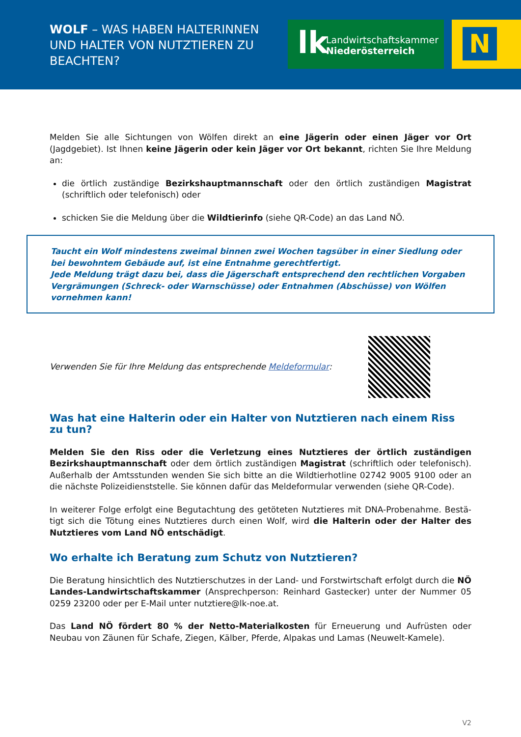WOLF – WAS HABEN HALTERINNEN UND HALTER VON NUTZTIEREN ZU BEACHTEN?
lk Landwirtschaftskammer
Niederösterreich
N
Melden Sie alle Sichtungen von Wölfen direkt an eine Jägerin oder einen Jäger vor Ort (Jagdgebiet). Ist Ihnen keine Jägerin oder kein Jäger vor Ort bekannt, richten Sie Ihre Meldung an:
die örtlich zuständige Bezirkshauptmannschaft oder den örtlich zuständigen Magistrat (schriftlich oder telefonisch) oder
schicken Sie die Meldung über die Wildtierinfo (siehe QR-Code) an das Land NÖ.
Taucht ein Wolf mindestens zweimal binnen zwei Wochen tagsüber in einer Siedlung oder bei bewohn­tem Gebäude auf, ist eine Entnahme gerechtfertigt.
Jede Meldung trägt dazu bei, dass die Jägerschaft entsprechend den rechtlichen Vorgaben Vergrämun­gen (Schreck- oder Warnschüsse) oder Entnahmen (Abschüsse) von Wölfen vornehmen kann!
Verwenden Sie für Ihre Meldung das entsprechende Meldeformular:
Was hat eine Halterin oder ein Halter von Nutztieren nach einem Riss zu tun?
Melden Sie den Riss oder die Verletzung eines Nutztieres der örtlich zuständigen Bezirkshaupt­mannschaft oder dem örtlich zuständigen Magistrat (schriftlich oder telefonisch). Außerhalb der Amtsstunden wenden Sie sich bitte an die Wildtierhotline 02742 9005 9100 oder an die nächste Polizeidienststelle. Sie können dafür das Meldeformular verwenden (siehe QR-Code).
In weiterer Folge erfolgt eine Begutachtung des getöteten Nutztieres mit DNA-Probenahme. Bestä­tigt sich die Tötung eines Nutztieres durch einen Wolf, wird die Halterin oder der Halter des Nutz­tieres vom Land NÖ entschädigt.
Wo erhalte ich Beratung zum Schutz von Nutztieren?
Die Beratung hinsichtlich des Nutztierschutzes in der Land- und Forstwirtschaft erfolgt durch die NÖ Landes-Landwirtschaftskammer (Ansprechperson: Reinhard Gastecker) unter der Nummer 05 0259 23200 oder per E-Mail unter nutztiere@lk-noe.at.
Das Land NÖ fördert 80 % der Netto-Materialkosten für Erneuerung und Aufrüsten oder Neubau von Zäunen für Schafe, Ziegen, Kälber, Pferde, Alpakas und Lamas (Neuwelt-Kamele).
V2